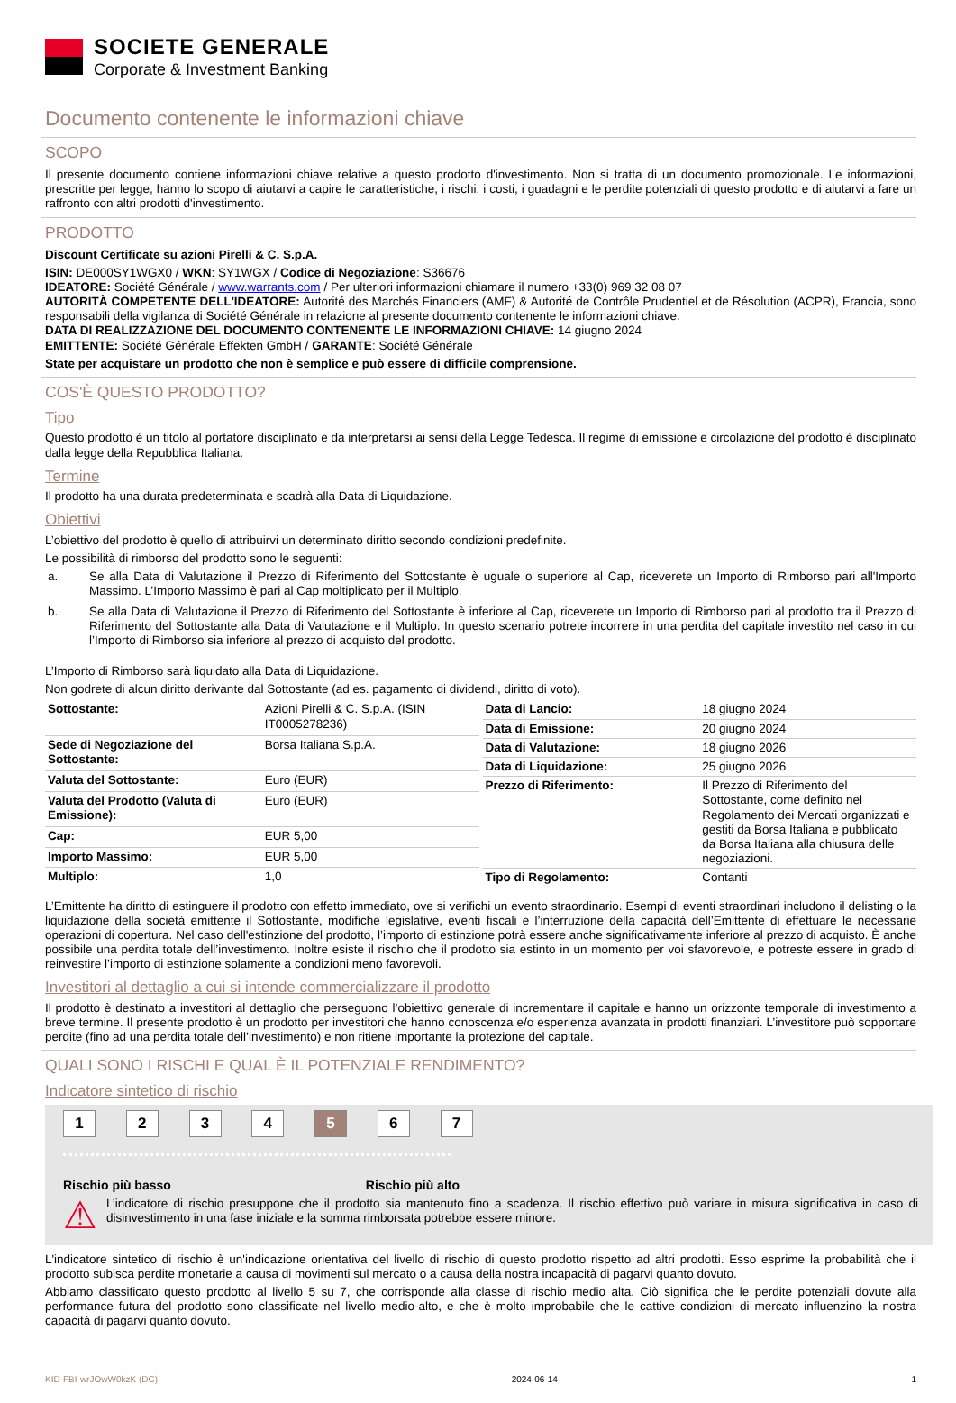SOCIETE GENERALE
Corporate & Investment Banking
Documento contenente le informazioni chiave
SCOPO
Il presente documento contiene informazioni chiave relative a questo prodotto d'investimento. Non si tratta di un documento promozionale. Le informazioni, prescritte per legge, hanno lo scopo di aiutarvi a capire le caratteristiche, i rischi, i costi, i guadagni e le perdite potenziali di questo prodotto e di aiutarvi a fare un raffronto con altri prodotti d'investimento.
PRODOTTO
Discount Certificate su azioni Pirelli & C. S.p.A.
ISIN: DE000SY1WGX0 / WKN: SY1WGX / Codice di Negoziazione: S36676
IDEATORE: Société Générale / www.warrants.com / Per ulteriori informazioni chiamare il numero +33(0) 969 32 08 07
AUTORITÀ COMPETENTE DELL'IDEATORE: Autorité des Marchés Financiers (AMF) & Autorité de Contrôle Prudentiel et de Résolution (ACPR), Francia, sono responsabili della vigilanza di Société Générale in relazione al presente documento contenente le informazioni chiave.
DATA DI REALIZZAZIONE DEL DOCUMENTO CONTENENTE LE INFORMAZIONI CHIAVE: 14 giugno 2024
EMITTENTE: Société Générale Effekten GmbH / GARANTE: Société Générale
State per acquistare un prodotto che non è semplice e può essere di difficile comprensione.
COS'È QUESTO PRODOTTO?
Tipo
Questo prodotto è un titolo al portatore disciplinato e da interpretarsi ai sensi della Legge Tedesca. Il regime di emissione e circolazione del prodotto è disciplinato dalla legge della Repubblica Italiana.
Termine
Il prodotto ha una durata predeterminata e scadrà alla Data di Liquidazione.
Obiettivi
L’obiettivo del prodotto è quello di attribuirvi un determinato diritto secondo condizioni predefinite.
Le possibilità di rimborso del prodotto sono le seguenti:
a. Se alla Data di Valutazione il Prezzo di Riferimento del Sottostante è uguale o superiore al Cap, riceverete un Importo di Rimborso pari all'Importo Massimo. L’Importo Massimo è pari al Cap moltiplicato per il Multiplo.
b. Se alla Data di Valutazione il Prezzo di Riferimento del Sottostante è inferiore al Cap, riceverete un Importo di Rimborso pari al prodotto tra il Prezzo di Riferimento del Sottostante alla Data di Valutazione e il Multiplo. In questo scenario potrete incorrere in una perdita del capitale investito nel caso in cui l’Importo di Rimborso sia inferiore al prezzo di acquisto del prodotto.
L’Importo di Rimborso sarà liquidato alla Data di Liquidazione.
Non godrete di alcun diritto derivante dal Sottostante (ad es. pagamento di dividendi, diritto di voto).
| Sottostante: | Azioni Pirelli & C. S.p.A. (ISIN IT0005278236) |
| Sede di Negoziazione del Sottostante: | Borsa Italiana S.p.A. |
| Valuta del Sottostante: | Euro (EUR) |
| Valuta del Prodotto (Valuta di Emissione): | Euro (EUR) |
| Cap: | EUR 5,00 |
| Importo Massimo: | EUR 5,00 |
| Multiplo: | 1,0 |
| Data di Lancio: | 18 giugno 2024 |
| Data di Emissione: | 20 giugno 2024 |
| Data di Valutazione: | 18 giugno 2026 |
| Data di Liquidazione: | 25 giugno 2026 |
| Prezzo di Riferimento: | Il Prezzo di Riferimento del Sottostante, come definito nel Regolamento dei Mercati organizzati e gestiti da Borsa Italiana e pubblicato da Borsa Italiana alla chiusura delle negoziazioni. |
| Tipo di Regolamento: | Contanti |
L’Emittente ha diritto di estinguere il prodotto con effetto immediato, ove si verifichi un evento straordinario. Esempi di eventi straordinari includono il delisting o la liquidazione della società emittente il Sottostante, modifiche legislative, eventi fiscali e l’interruzione della capacità dell’Emittente di effettuare le necessarie operazioni di copertura. Nel caso dell'estinzione del prodotto, l’importo di estinzione potrà essere anche significativamente inferiore al prezzo di acquisto. È anche possibile una perdita totale dell’investimento. Inoltre esiste il rischio che il prodotto sia estinto in un momento per voi sfavorevole, e potreste essere in grado di reinvestire l’importo di estinzione solamente a condizioni meno favorevoli.
Investitori al dettaglio a cui si intende commercializzare il prodotto
Il prodotto è destinato a investitori al dettaglio che perseguono l’obiettivo generale di incrementare il capitale e hanno un orizzonte temporale di investimento a breve termine. Il presente prodotto è un prodotto per investitori che hanno conoscenza e/o esperienza avanzata in prodotti finanziari. L’investitore può sopportare perdite (fino ad una perdita totale dell’investimento) e non ritiene importante la protezione del capitale.
QUALI SONO I RISCHI E QUAL È IL POTENZIALE RENDIMENTO?
Indicatore sintetico di rischio
1 2 3 4 5 6 7
Rischio più basso Rischio più alto
⚠
L’indicatore di rischio presuppone che il prodotto sia mantenuto fino a scadenza. Il rischio effettivo può variare in misura significativa in caso di disinvestimento in una fase iniziale e la somma rimborsata potrebbe essere minore.
L'indicatore sintetico di rischio è un'indicazione orientativa del livello di rischio di questo prodotto rispetto ad altri prodotti. Esso esprime la probabilità che il prodotto subisca perdite monetarie a causa di movimenti sul mercato o a causa della nostra incapacità di pagarvi quanto dovuto.
Abbiamo classificato questo prodotto al livello 5 su 7, che corrisponde alla classe di rischio medio alta. Ciò significa che le perdite potenziali dovute alla performance futura del prodotto sono classificate nel livello medio-alto, e che è molto improbabile che le cattive condizioni di mercato influenzino la nostra capacità di pagarvi quanto dovuto.
KID-FBI-wrJOwW0kzK (DC) 2024-06-14 1